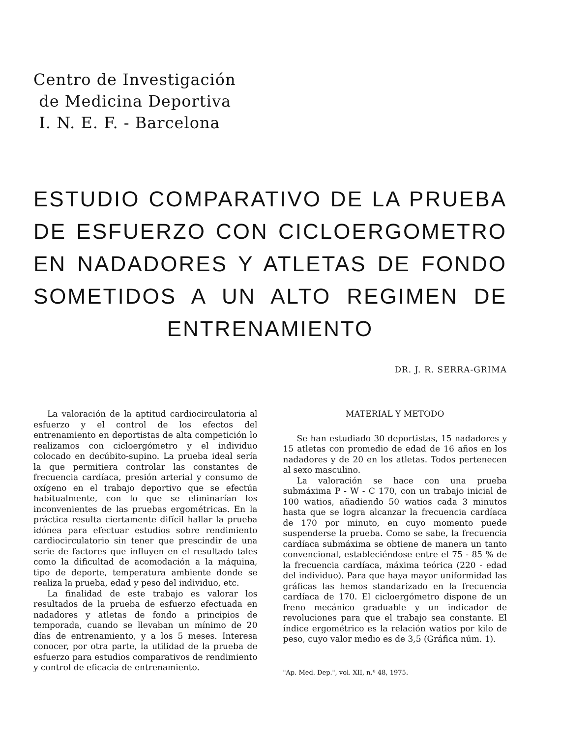Centro de Investigación
de Medicina Deportiva
I. N. E. F. - Barcelona
ESTUDIO COMPARATIVO DE LA PRUEBA DE ESFUERZO CON CICLOERGOMETRO EN NADADORES Y ATLETAS DE FONDO SOMETIDOS A UN ALTO REGIMEN DE ENTRENAMIENTO
DR. J. R. SERRA-GRIMA
La valoración de la aptitud cardiocirculatoria al esfuerzo y el control de los efectos del entrenamiento en deportistas de alta competición lo realizamos con cicloergómetro y el individuo colocado en decúbito-supino. La prueba ideal sería la que permitiera controlar las constantes de frecuencia cardíaca, presión arterial y consumo de oxígeno en el trabajo deportivo que se efectúa habitualmente, con lo que se eliminarían los inconvenientes de las pruebas ergométricas. En la práctica resulta ciertamente difícil hallar la prueba idónea para efectuar estudios sobre rendimiento cardiocirculatorio sin tener que prescindir de una serie de factores que influyen en el resultado tales como la dificultad de acomodación a la máquina, tipo de deporte, temperatura ambiente donde se realiza la prueba, edad y peso del individuo, etc.
La finalidad de este trabajo es valorar los resultados de la prueba de esfuerzo efectuada en nadadores y atletas de fondo a principios de temporada, cuando se llevaban un mínimo de 20 días de entrenamiento, y a los 5 meses. Interesa conocer, por otra parte, la utilidad de la prueba de esfuerzo para estudios comparativos de rendimiento y control de eficacia de entrenamiento.
MATERIAL Y METODO
Se han estudiado 30 deportistas, 15 nadadores y 15 atletas con promedio de edad de 16 años en los nadadores y de 20 en los atletas. Todos pertenecen al sexo masculino.
La valoración se hace con una prueba submáxima P - W - C 170, con un trabajo inicial de 100 watios, añadiendo 50 watios cada 3 minutos hasta que se logra alcanzar la frecuencia cardíaca de 170 por minuto, en cuyo momento puede suspenderse la prueba. Como se sabe, la frecuencia cardíaca submáxima se obtiene de manera un tanto convencional, estableciéndose entre el 75 - 85 % de la frecuencia cardíaca, máxima teórica (220 - edad del individuo). Para que haya mayor uniformidad las gráficas las hemos standarizado en la frecuencia cardíaca de 170. El cicloergómetro dispone de un freno mecánico graduable y un indicador de revoluciones para que el trabajo sea constante. El índice ergométrico es la relación watios por kilo de peso, cuyo valor medio es de 3,5 (Gráfica núm. 1).
"Ap. Med. Dep.", vol. XII, n.º 48, 1975.